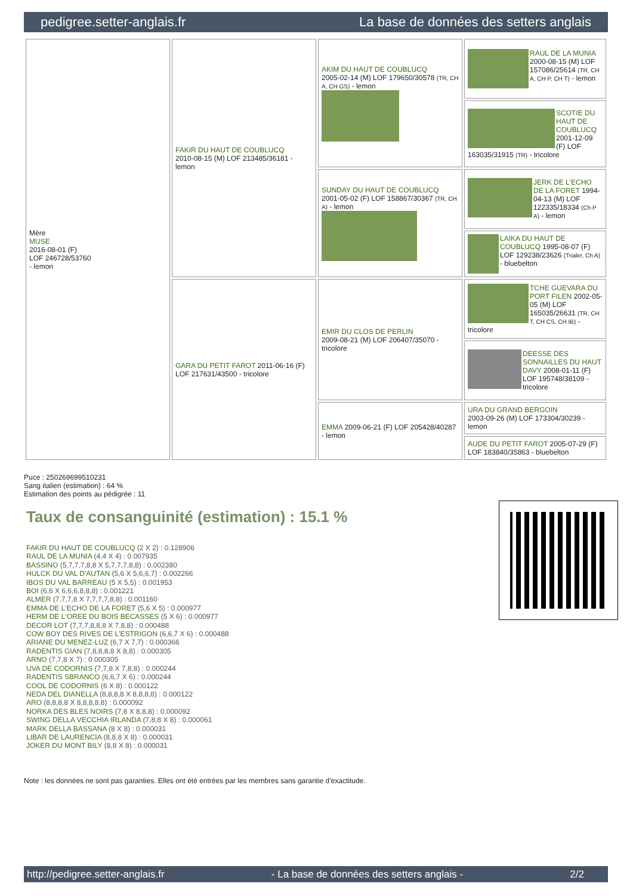pedigree.setter-anglais.fr La base de données des setters anglais
| Mère MUSE 2016-08-01 (F) LOF 246728/53760 - lemon | FAKIR DU HAUT DE COUBLUCQ 2010-08-15 (M) LOF 213485/36181 - lemon | AKIM DU HAUT DE COUBLUCQ 2005-02-14 (M) LOF 179650/30578 (TR, CH A, CH GS) - lemon | RAUL DE LA MUNIA 2000-08-15 (M) LOF 157086/25614 (TR, CH A, CH P, CH T) - lemon |
| | | | SCOTIE DU HAUT DE COUBLUCQ 2001-12-09 (F) LOF 163035/31915 (TR) - tricolore |
| | | SUNDAY DU HAUT DE COUBLUCQ 2001-05-02 (F) LOF 158867/30367 (TR, CH A) - lemon | JERK DE L'ECHO DE LA FORET 1994-04-13 (M) LOF 122335/18334 (Ch P A) - lemon |
| | | | LAIKA DU HAUT DE COUBLUCQ 1995-08-07 (F) LOF 129238/23626 (Trialer, Ch A) - bluebelton |
| | GARA DU PETIT FAROT 2011-06-16 (F) LOF 217631/43500 - tricolore | EMIR DU CLOS DE PERLIN 2009-08-21 (M) LOF 206407/35070 - tricolore | TCHE GUEVARA DU PORT FILEN 2002-05-05 (M) LOF 165035/26631 (TR, CH T, CH CS, CH IB) - tricolore |
| | | | DEESSE DES SONNAILLES DU HAUT DAVY 2008-01-11 (F) LOF 195748/38109 - tricolore |
| | | EMMA 2009-06-21 (F) LOF 205428/40287 - lemon | URA DU GRAND BERGOIN 2003-09-26 (M) LOF 173304/30239 - lemon |
| | | | AUDE DU PETIT FAROT 2005-07-29 (F) LOF 183840/35863 - bluebelton |
Puce : 250269699510231
Sang italien (estimation) : 64 %
Estimation des points au pédigrée : 11
Taux de consanguinité (estimation) : 15.1 %
FAKIR DU HAUT DE COUBLUCQ (2 X 2) : 0.128906
RAUL DE LA MUNIA (4,4 X 4) : 0.007935
BASSINO (5,7,7,7,8,8 X 5,7,7,7,8,8) : 0.002380
HULCK DU VAL D'AUTAN (5,6 X 5,6,6,7) : 0.002266
IBOS DU VAL BARREAU (5 X 5,5) : 0.001953
BOI (6,6 X 6,6,6,8,8,8) : 0.001221
ALMER (7,7,7,8 X 7,7,7,7,8,8) : 0.001160
EMMA DE L'ECHO DE LA FORET (5,6 X 5) : 0.000977
HERM DE L'OREE DU BOIS BECASSES (5 X 6) : 0.000977
DECOR LOT (7,7,7,8,8,8 X 7,8,8) : 0.000488
COW BOY DES RIVES DE L'ESTRIGON (6,6,7 X 6) : 0.000488
ARIANE DU MENEZ-LUZ (6,7 X 7,7) : 0.000366
RADENTIS GIAN (7,8,8,8,8 X 8,8) : 0.000305
ARNO (7,7,8 X 7) : 0.000305
UVA DE CODORNIS (7,7,8 X 7,8,8) : 0.000244
RADENTIS SBRANCO (6,6,7 X 6) : 0.000244
COOL DE CODORNIS (6 X 8) : 0.000122
NEDA DEL DIANELLA (8,8,8,8 X 8,8,8,8) : 0.000122
ARO (8,8,8,8 X 8,8,8,8,8) : 0.000092
NORKA DES BLES NOIRS (7,8 X 8,8,8) : 0.000092
SWING DELLA VECCHIA IRLANDA (7,8,8 X 8) : 0.000061
MARK DELLA BASSANA (8 X 8) : 0.000031
LIBAR DE LAURENCIA (8,8,8 X 8) : 0.000031
JOKER DU MONT BILY (8,8 X 8) : 0.000031
Note : les données ne sont pas garanties. Elles ont été entrées par les membres sans garantie d'exactitude.
http://pedigree.setter-anglais.fr - La base de données des setters anglais - 2/2